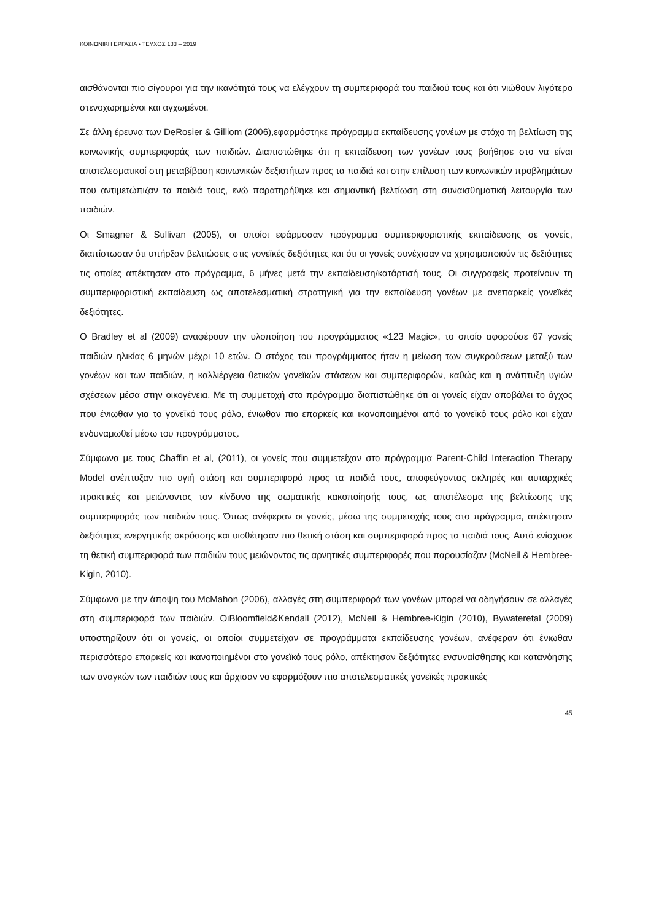ΚΟΙΝΩΝΙΚΗ ΕΡΓΑΣΙΑ • ΤΕΥΧΟΣ 133 – 2019
αισθάνονται πιο σίγουροι για την ικανότητά τους να ελέγχουν τη συμπεριφορά του παιδιού τους και ότι νιώθουν λιγότερο στενοχωρημένοι και αγχωμένοι.
Σε άλλη έρευνα των DeRosier & Gilliom (2006),εφαρμόστηκε πρόγραμμα εκπαίδευσης γονέων με στόχο τη βελτίωση της κοινωνικής συμπεριφοράς των παιδιών. Διαπιστώθηκε ότι η εκπαίδευση των γονέων τους βοήθησε στο να είναι αποτελεσματικοί στη μεταβίβαση κοινωνικών δεξιοτήτων προς τα παιδιά και στην επίλυση των κοινωνικών προβλημάτων που αντιμετώπιζαν τα παιδιά τους, ενώ παρατηρήθηκε και σημαντική βελτίωση στη συναισθηματική λειτουργία των παιδιών.
Οι Smagner & Sullivan (2005), οι οποίοι εφάρμοσαν πρόγραμμα συμπεριφοριστικής εκπαίδευσης σε γονείς, διαπίστωσαν ότι υπήρξαν βελτιώσεις στις γονεϊκές δεξιότητες και ότι οι γονείς συνέχισαν να χρησιμοποιούν τις δεξιότητες τις οποίες απέκτησαν στο πρόγραμμα, 6 μήνες μετά την εκπαίδευση/κατάρτισή τους. Οι συγγραφείς προτείνουν τη συμπεριφοριστική εκπαίδευση ως αποτελεσματική στρατηγική για την εκπαίδευση γονέων με ανεπαρκείς γονεϊκές δεξιότητες.
O Bradley et al (2009) αναφέρουν την υλοποίηση του προγράμματος «123 Magic», το οποίο αφορούσε 67 γονείς παιδιών ηλικίας 6 μηνών μέχρι 10 ετών. Ο στόχος του προγράμματος ήταν η μείωση των συγκρούσεων μεταξύ των γονέων και των παιδιών, η καλλιέργεια θετικών γονεϊκών στάσεων και συμπεριφορών, καθώς και η ανάπτυξη υγιών σχέσεων μέσα στην οικογένεια. Με τη συμμετοχή στο πρόγραμμα διαπιστώθηκε ότι οι γονείς είχαν αποβάλει το άγχος που ένιωθαν για το γονεϊκό τους ρόλο, ένιωθαν πιο επαρκείς και ικανοποιημένοι από το γονεϊκό τους ρόλο και είχαν ενδυναμωθεί μέσω του προγράμματος.
Σύμφωνα με τους Chaffin et al, (2011), οι γονείς που συμμετείχαν στο πρόγραμμα Parent-Child Interaction Therapy Model ανέπτυξαν πιο υγιή στάση και συμπεριφορά προς τα παιδιά τους, αποφεύγοντας σκληρές και αυταρχικές πρακτικές και μειώνοντας τον κίνδυνο της σωματικής κακοποίησής τους, ως αποτέλεσμα της βελτίωσης της συμπεριφοράς των παιδιών τους. Όπως ανέφεραν οι γονείς, μέσω της συμμετοχής τους στο πρόγραμμα, απέκτησαν δεξιότητες ενεργητικής ακρόασης και υιοθέτησαν πιο θετική στάση και συμπεριφορά προς τα παιδιά τους. Αυτό ενίσχυσε τη θετική συμπεριφορά των παιδιών τους μειώνοντας τις αρνητικές συμπεριφορές που παρουσίαζαν (McNeil & Hembree-Kigin, 2010).
Σύμφωνα με την άποψη του McMahon (2006), αλλαγές στη συμπεριφορά των γονέων μπορεί να οδηγήσουν σε αλλαγές στη συμπεριφορά των παιδιών. ΟιBloomfield&Kendall (2012), McNeil & Hembree-Kigin (2010), Bywateretal (2009) υποστηρίζουν ότι οι γονείς, οι οποίοι συμμετείχαν σε προγράμματα εκπαίδευσης γονέων, ανέφεραν ότι ένιωθαν περισσότερο επαρκείς και ικανοποιημένοι στο γονεϊκό τους ρόλο, απέκτησαν δεξιότητες ενσυναίσθησης και κατανόησης των αναγκών των παιδιών τους και άρχισαν να εφαρμόζουν πιο αποτελεσματικές γονεϊκές πρακτικές
45